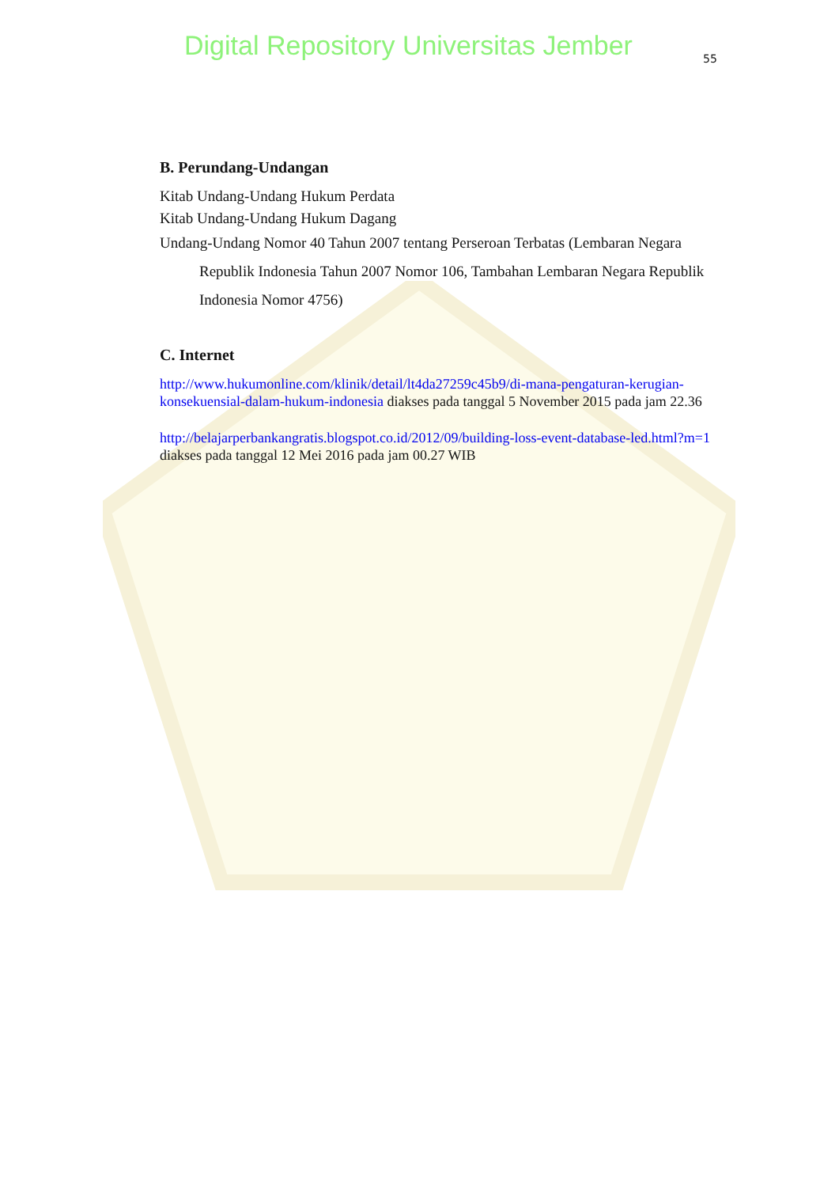Digital Repository Universitas Jember
55
B. Perundang-Undangan
Kitab Undang-Undang Hukum Perdata
Kitab Undang-Undang Hukum Dagang
Undang-Undang Nomor 40 Tahun 2007 tentang Perseroan Terbatas (Lembaran Negara Republik Indonesia Tahun 2007 Nomor 106, Tambahan Lembaran Negara Republik Indonesia Nomor 4756)
C. Internet
http://www.hukumonline.com/klinik/detail/lt4da27259c45b9/di-mana-pengaturan-kerugian-konsekuensial-dalam-hukum-indonesia diakses pada tanggal 5 November 2015 pada jam 22.36
http://belajarperbankangratis.blogspot.co.id/2012/09/building-loss-event-database-led.html?m=1 diakses pada tanggal 12 Mei 2016 pada jam 00.27 WIB